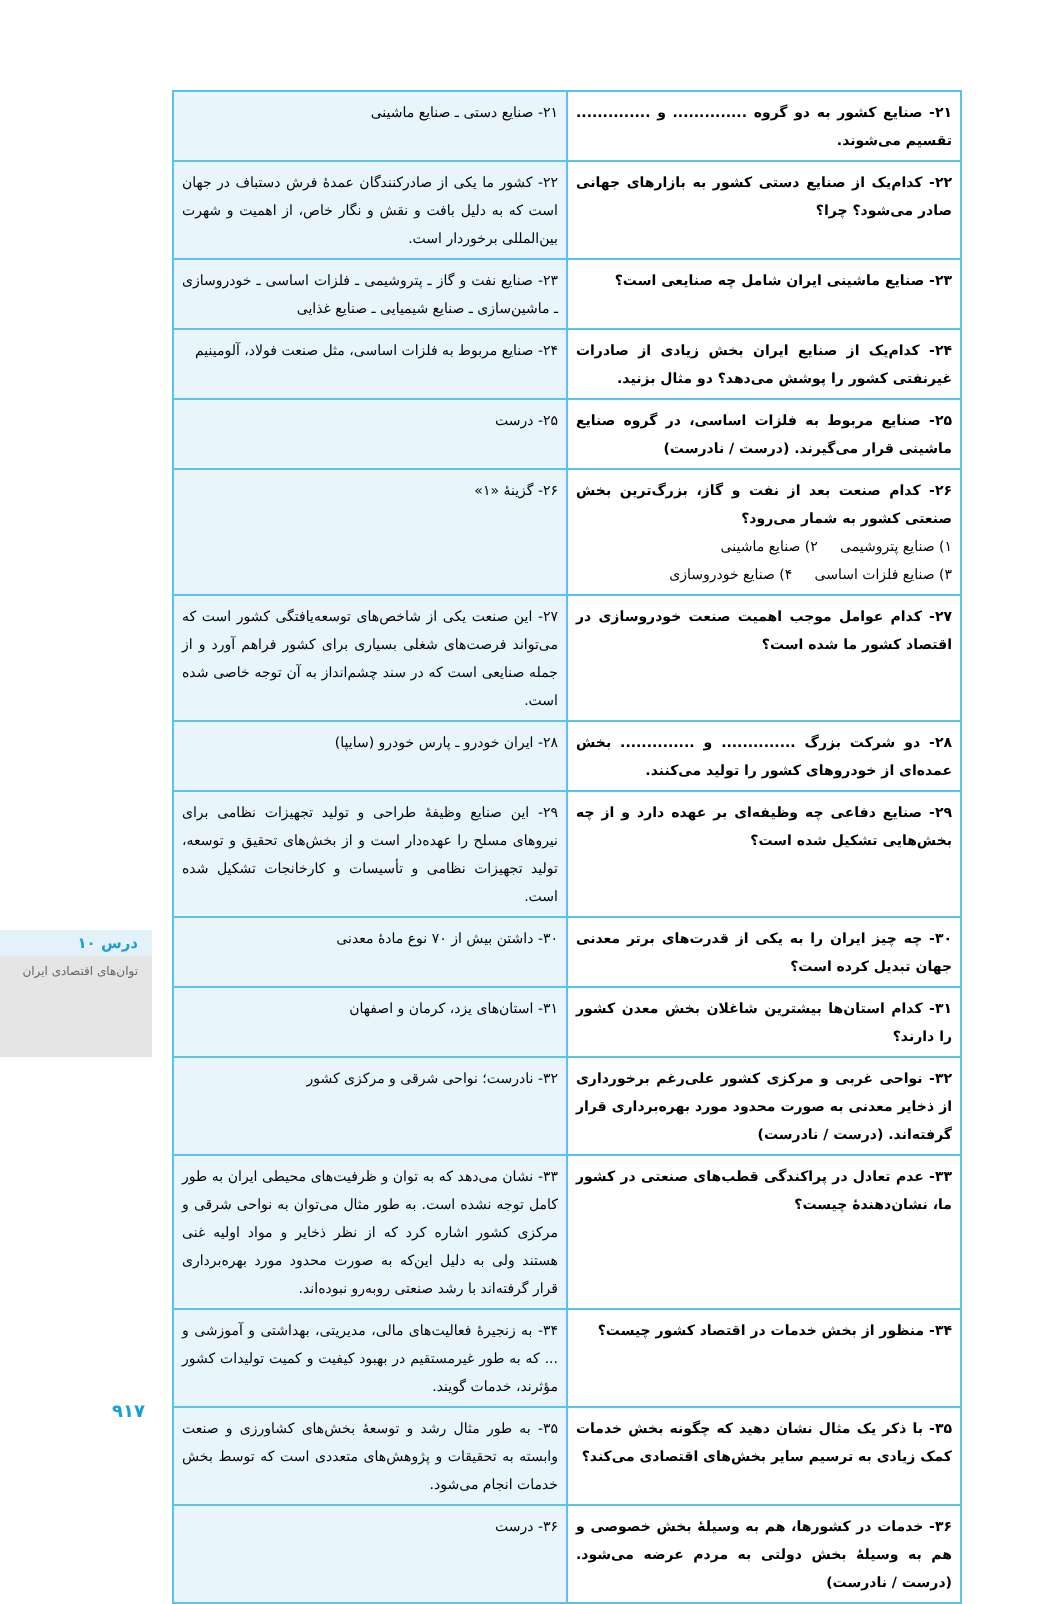| ۲۱- صنایع کشور به دو گروه .............. و .............. تقسیم می‌شوند. | ۲۱- صنایع دستی ـ صنایع ماشینی |
| ۲۲- کدام‌یک از صنایع دستی کشور به بازارهای جهانی صادر می‌شود؟ چرا؟ | ۲۲- کشور ما یکی از صادرکنندگان عمدهٔ فرش دستباف در جهان است که به دلیل بافت و نقش و نگار خاص، از اهمیت و شهرت بین‌المللی برخوردار است. |
| ۲۳- صنایع ماشینی ایران شامل چه صنایعی است؟ | ۲۳- صنایع نفت و گاز ـ پتروشیمی ـ فلزات اساسی ـ خودروسازی ـ ماشین‌سازی ـ صنایع شیمیایی ـ صنایع غذایی |
| ۲۴- کدام‌یک از صنایع ایران بخش زیادی از صادرات غیرنفتی کشور را پوشش می‌دهد؟ دو مثال بزنید. | ۲۴- صنایع مربوط به فلزات اساسی، مثل صنعت فولاد، آلومینیم |
| ۲۵- صنایع مربوط به فلزات اساسی، در گروه صنایع ماشینی قرار می‌گیرند. (درست / نادرست) | ۲۵- درست |
| ۲۶- کدام صنعت بعد از نفت و گاز، بزرگ‌ترین بخش صنعتی کشور به شمار می‌رود؟ ۱) صنایع پتروشیمی ۲) صنایع ماشینی ۳) صنایع فلزات اساسی ۴) صنایع خودروسازی | ۲۶- گزینهٔ «۱» |
| ۲۷- کدام عوامل موجب اهمیت صنعت خودروسازی در اقتصاد کشور ما شده است؟ | ۲۷- این صنعت یکی از شاخص‌های توسعه‌یافتگی کشور است که می‌تواند فرصت‌های شغلی بسیاری برای کشور فراهم آورد و از جمله صنایعی است که در سند چشم‌انداز به آن توجه خاصی شده است. |
| ۲۸- دو شرکت بزرگ .............. و .............. بخش عمده‌ای از خودروهای کشور را تولید می‌کنند. | ۲۸- ایران خودرو ـ پارس خودرو (سایپا) |
| ۲۹- صنایع دفاعی چه وظیفه‌ای بر عهده دارد و از چه بخش‌هایی تشکیل شده است؟ | ۲۹- این صنایع وظیفهٔ طراحی و تولید تجهیزات نظامی برای نیروهای مسلح را عهده‌دار است و از بخش‌های تحقیق و توسعه، تولید تجهیزات نظامی و تأسیسات و کارخانجات تشکیل شده است. |
| ۳۰- چه چیز ایران را به یکی از قدرت‌های برتر معدنی جهان تبدیل کرده است؟ | ۳۰- داشتن بیش از ۷۰ نوع مادهٔ معدنی |
| ۳۱- کدام استان‌ها بیشترین شاغلان بخش معدن کشور را دارند؟ | ۳۱- استان‌های یزد، کرمان و اصفهان |
| ۳۲- نواحی غربی و مرکزی کشور علی‌رغم برخورداری از ذخایر معدنی به صورت محدود مورد بهره‌برداری قرار گرفته‌اند. (درست / نادرست) | ۳۲- نادرست؛ نواحی شرقی و مرکزی کشور |
| ۳۳- عدم تعادل در پراکندگی قطب‌های صنعتی در کشور ما، نشان‌دهندهٔ چیست؟ | ۳۳- نشان می‌دهد که به توان و ظرفیت‌های محیطی ایران به طور کامل توجه نشده است. به طور مثال می‌توان به نواحی شرقی و مرکزی کشور اشاره کرد که از نظر ذخایر و مواد اولیه غنی هستند ولی به دلیل این‌که به صورت محدود مورد بهره‌برداری قرار گرفته‌اند با رشد صنعتی روبه‌رو نبوده‌اند. |
| ۳۴- منظور از بخش خدمات در اقتصاد کشور چیست؟ | ۳۴- به زنجیرهٔ فعالیت‌های مالی، مدیریتی، بهداشتی و آموزشی و ... که به طور غیرمستقیم در بهبود کیفیت و کمیت تولیدات کشور مؤثرند، خدمات گویند. |
| ۳۵- با ذکر یک مثال نشان دهید که چگونه بخش خدمات کمک زیادی به ترسیم سایر بخش‌های اقتصادی می‌کند؟ | ۳۵- به طور مثال رشد و توسعهٔ بخش‌های کشاورزی و صنعت وابسته به تحقیقات و پژوهش‌های متعددی است که توسط بخش خدمات انجام می‌شود. |
| ۳۶- خدمات در کشورها، هم به وسیلهٔ بخش خصوصی و هم به وسیلهٔ بخش دولتی به مردم عرضه می‌شود. (درست / نادرست) | ۳۶- درست |
درس ۱۰
توان‌های اقتصادی ایران
۹۱۷